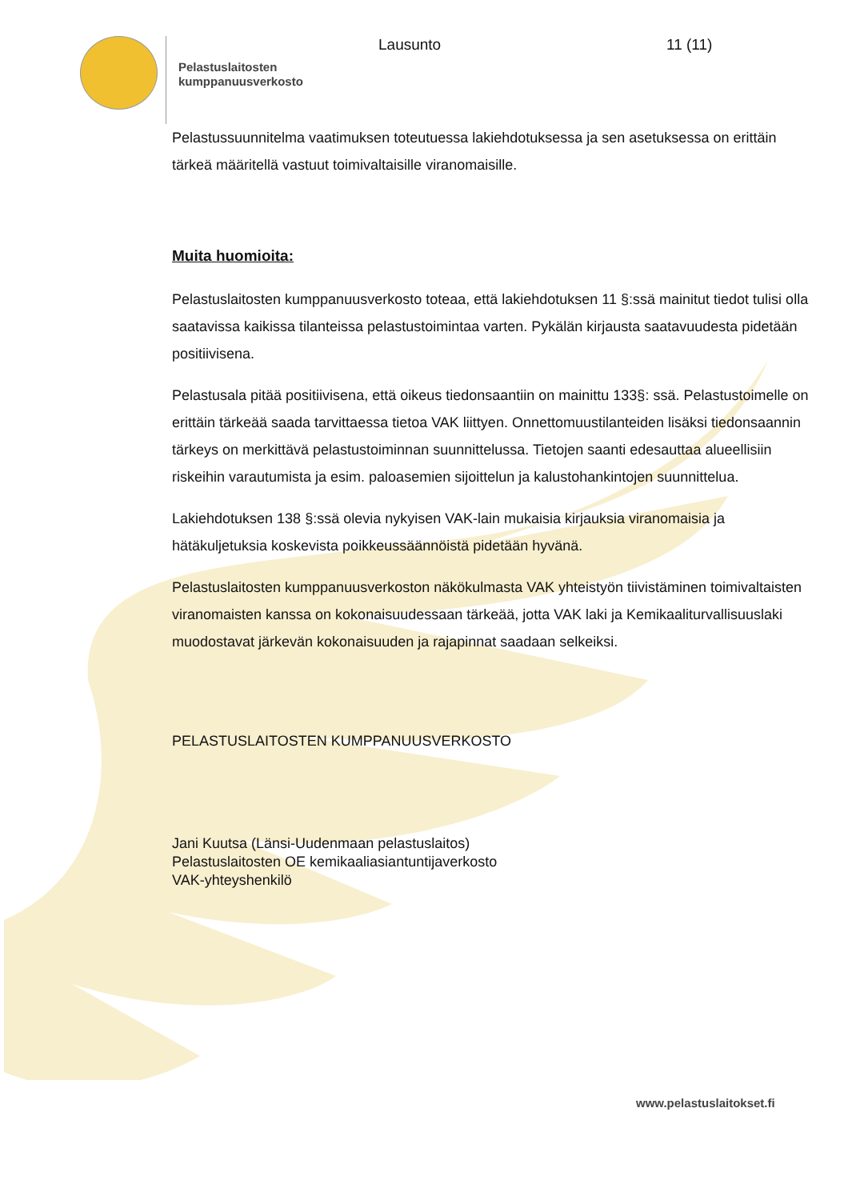Pelastuslaitosten kumppanuusverkosto
Lausunto 11 (11)
Pelastussuunnitelma vaatimuksen toteutuessa lakiehdotuksessa ja sen asetuksessa on erittäin tärkeä määritellä vastuut toimivaltaisille viranomaisille.
Muita huomioita:
Pelastuslaitosten kumppanuusverkosto toteaa, että lakiehdotuksen 11 §:ssä mainitut tiedot tulisi olla saatavissa kaikissa tilanteissa pelastustoimintaa varten. Pykälän kirjausta saatavuudesta pidetään positiivisena.
Pelastusala pitää positiivisena, että oikeus tiedonsaantiin on mainittu 133§: ssä. Pelastustoimelle on erittäin tärkeää saada tarvittaessa tietoa VAK liittyen. Onnettomuustilanteiden lisäksi tiedonsaannin tärkeys on merkittävä pelastustoiminnan suunnittelussa. Tietojen saanti edesauttaa alueellisiin riskeihin varautumista ja esim. paloasemien sijoittelun ja kalustohankintojen suunnittelua.
Lakiehdotuksen 138 §:ssä olevia nykyisen VAK-lain mukaisia kirjauksia viranomaisia ja hätäkuljetuksia koskevista poikkeussäännöistä pidetään hyvänä.
Pelastuslaitosten kumppanuusverkoston näkökulmasta VAK yhteistyön tiivistäminen toimivaltaisten viranomaisten kanssa on kokonaisuudessaan tärkeää, jotta VAK laki ja Kemikaaliturvallisuuslaki muodostavat järkevän kokonaisuuden ja rajapinnat saadaan selkeiksi.
PELASTUSLAITOSTEN KUMPPANUUSVERKOSTO
Jani Kuutsa (Länsi-Uudenmaan pelastuslaitos)
Pelastuslaitosten OE kemikaaliasiantuntijaverkosto
VAK-yhteyshenkilö
www.pelastuslaitokset.fi